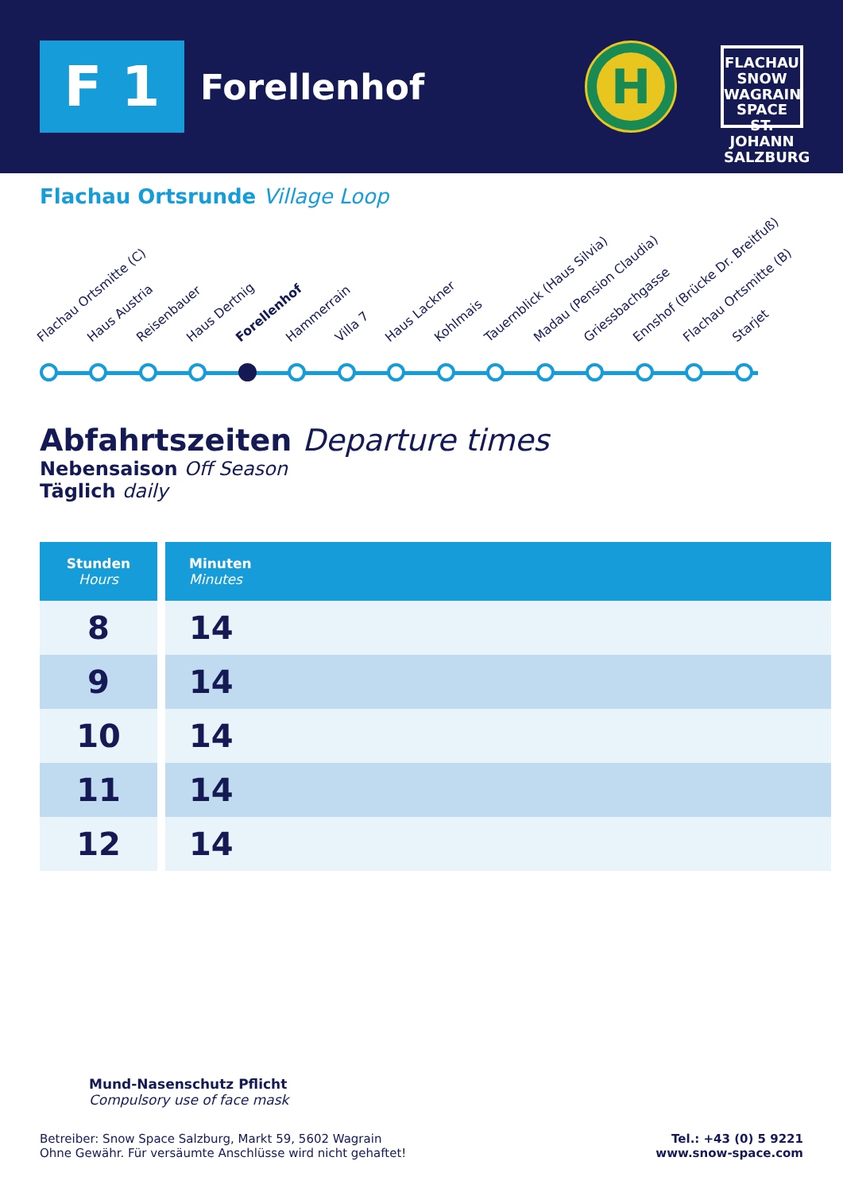F 1
Forellenhof
H
FLACHAU
SNOW
WAGRAIN
SPACE
ST. JOHANN
SALZBURG
Flachau Ortsrunde Village Loop
Flachau Ortsmitte (C) Haus Austria Reisenbauer Haus Dertnig Forellenhof Hammerrain Villa 7 Haus Lackner Kohlmais Tauernblick (Haus Silvia) Madau (Pension Claudia) Griessbachgasse Ennshof (Brücke Dr. Breitfuß) Flachau Ortsmitte (B) Starjet
Abfahrtszeiten Departure times
Nebensaison Off Season
Täglich daily
| Stunden Hours | Minuten Minutes |
| --- | --- |
| 8 | 14 |
| 9 | 14 |
| 10 | 14 |
| 11 | 14 |
| 12 | 14 |
Mund-Nasenschutz Pflicht
Compulsory use of face mask
Betreiber: Snow Space Salzburg, Markt 59, 5602 Wagrain
Ohne Gewähr. Für versäumte Anschlüsse wird nicht gehaftet!
Tel.: +43 (0) 5 9221
www.snow-space.com